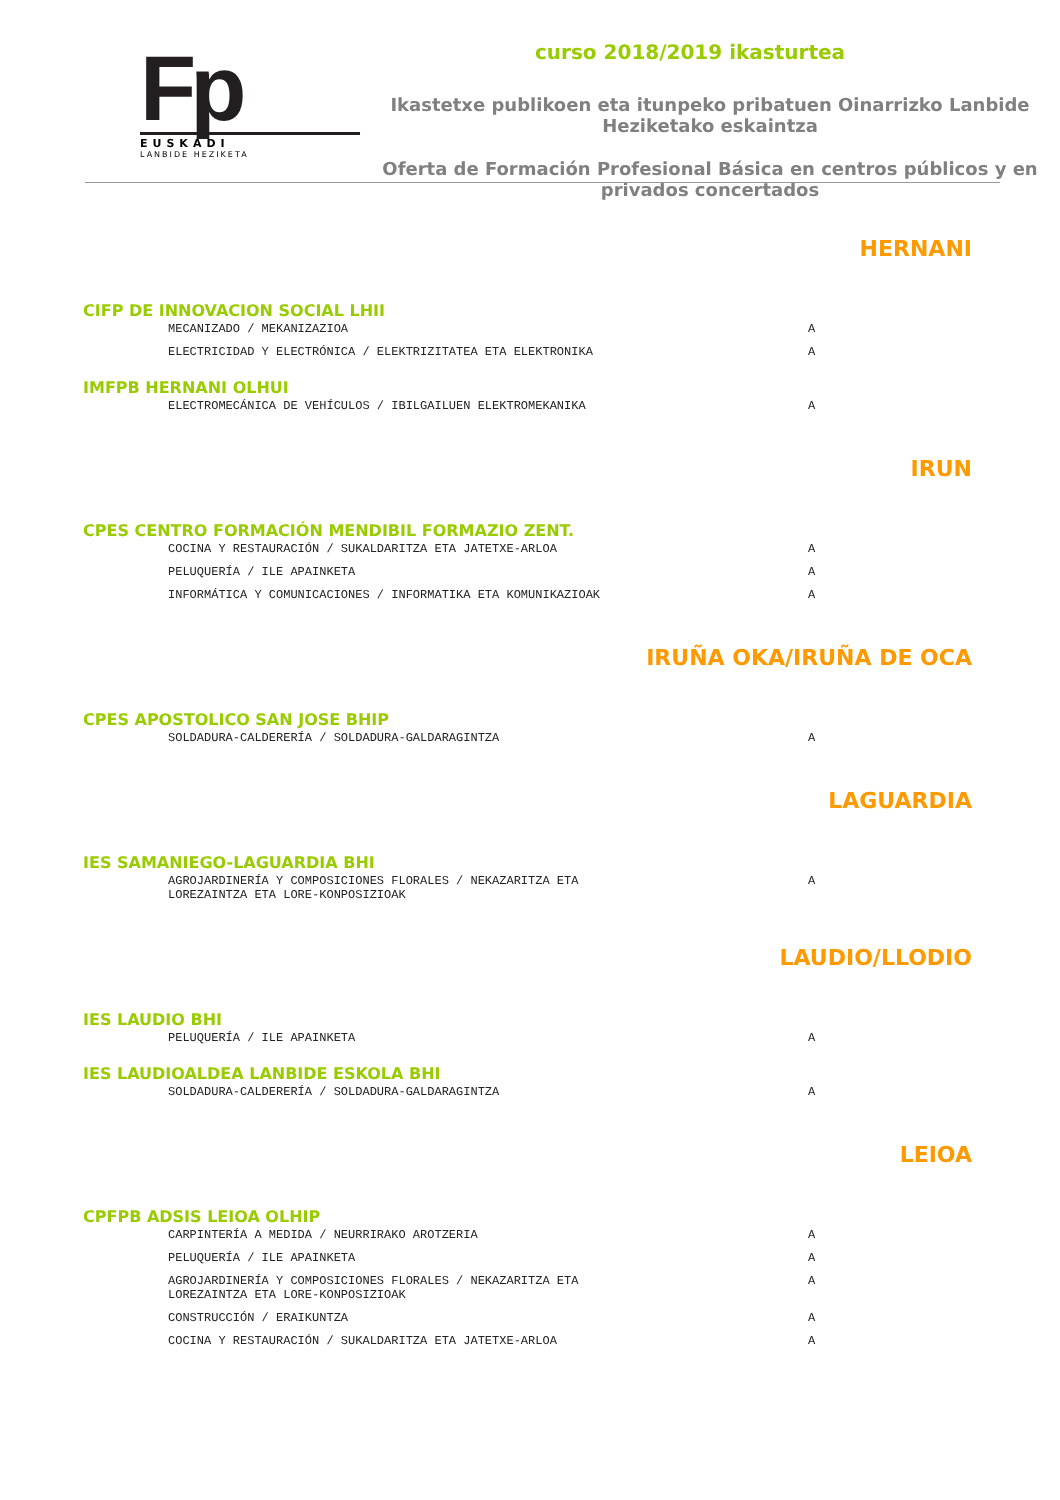Fp
EUSKADI
LANBIDE HEZIKETA
curso 2018/2019 ikasturtea
Ikastetxe publikoen eta itunpeko pribatuen Oinarrizko Lanbide Heziketako eskaintza
Oferta de Formación Profesional Básica en centros públicos y en privados concertados
HERNANI
CIFP DE INNOVACION SOCIAL LHII
| MECANIZADO / MEKANIZAZIOA | A |
| ELECTRICIDAD Y ELECTRÓNICA / ELEKTRIZITATEA ETA ELEKTRONIKA | A |
IMFPB HERNANI OLHUI
| ELECTROMECÁNICA DE VEHÍCULOS / IBILGAILUEN ELEKTROMEKANIKA | A |
IRUN
CPES CENTRO FORMACIÓN MENDIBIL FORMAZIO ZENT.
| COCINA Y RESTAURACIÓN / SUKALDARITZA ETA JATETXE-ARLOA | A |
| PELUQUERÍA / ILE APAINKETA | A |
| INFORMÁTICA Y COMUNICACIONES / INFORMATIKA ETA KOMUNIKAZIOAK | A |
IRUÑA OKA/IRUÑA DE OCA
CPES APOSTOLICO SAN JOSE BHIP
| SOLDADURA-CALDERERÍA / SOLDADURA-GALDARAGINTZA | A |
LAGUARDIA
IES SAMANIEGO-LAGUARDIA BHI
| AGROJARDINERÍA Y COMPOSICIONES FLORALES / NEKAZARITZA ETA LOREZAINTZA ETA LORE-KONPOSIZIOAK | A |
LAUDIO/LLODIO
IES LAUDIO BHI
| PELUQUERÍA / ILE APAINKETA | A |
IES LAUDIOALDEA LANBIDE ESKOLA BHI
| SOLDADURA-CALDERERÍA / SOLDADURA-GALDARAGINTZA | A |
LEIOA
CPFPB ADSIS LEIOA OLHIP
| CARPINTERÍA A MEDIDA / NEURRIRAKO AROTZERIA | A |
| PELUQUERÍA / ILE APAINKETA | A |
| AGROJARDINERÍA Y COMPOSICIONES FLORALES / NEKAZARITZA ETA LOREZAINTZA ETA LORE-KONPOSIZIOAK | A |
| CONSTRUCCIÓN / ERAIKUNTZA | A |
| COCINA Y RESTAURACIÓN / SUKALDARITZA ETA JATETXE-ARLOA | A |